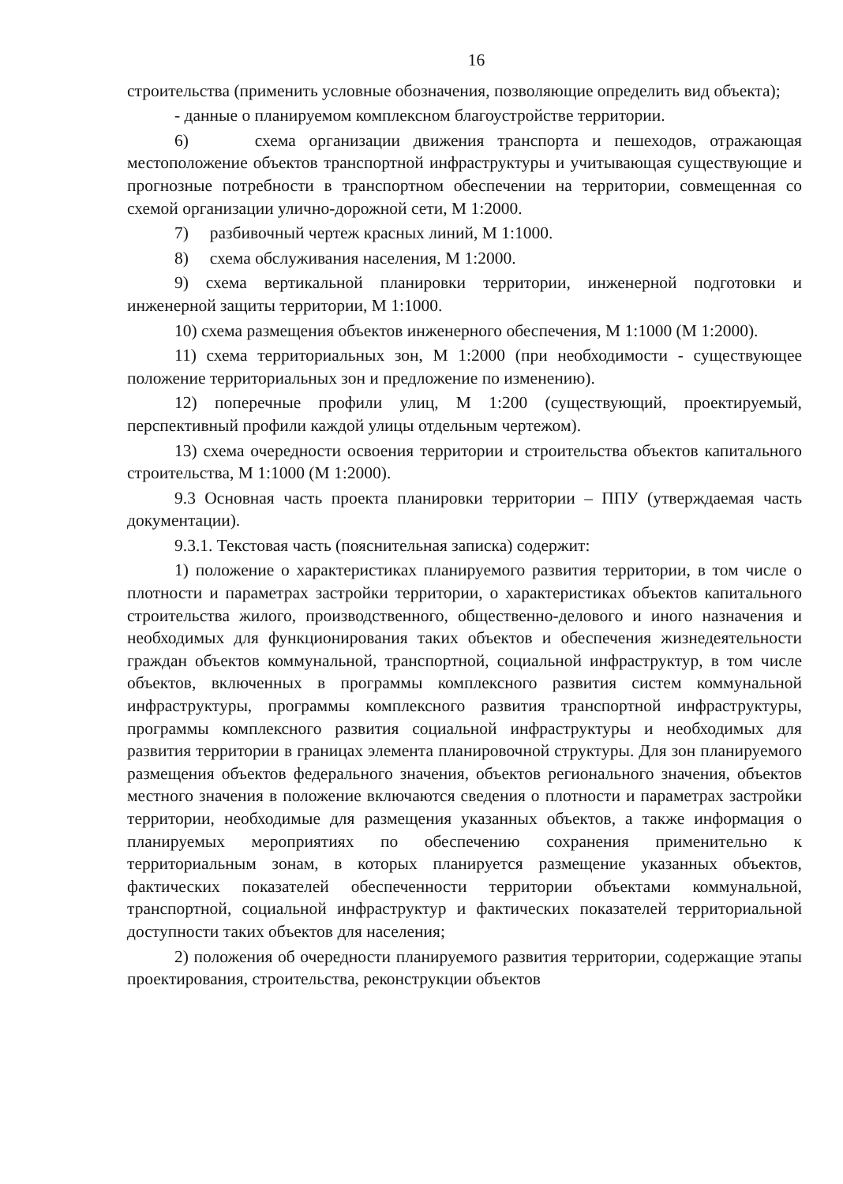16
строительства (применить условные обозначения, позволяющие определить вид объекта);
- данные о планируемом комплексном благоустройстве территории.
6) схема организации движения транспорта и пешеходов, отражающая местоположение объектов транспортной инфраструктуры и учитывающая существующие и прогнозные потребности в транспортном обеспечении на территории, совмещенная со схемой организации улично-дорожной сети, М 1:2000.
7) разбивочный чертеж красных линий, М 1:1000.
8) схема обслуживания населения, М 1:2000.
9) схема вертикальной планировки территории, инженерной подготовки и инженерной защиты территории, М 1:1000.
10) схема размещения объектов инженерного обеспечения, М 1:1000 (М 1:2000).
11) схема территориальных зон, М 1:2000 (при необходимости - существующее положение территориальных зон и предложение по изменению).
12) поперечные профили улиц, М 1:200 (существующий, проектируемый, перспективный профили каждой улицы отдельным чертежом).
13) схема очередности освоения территории и строительства объектов капитального строительства, М 1:1000 (М 1:2000).
9.3 Основная часть проекта планировки территории – ППУ (утверждаемая часть документации).
9.3.1. Текстовая часть (пояснительная записка) содержит:
1) положение о характеристиках планируемого развития территории, в том числе о плотности и параметрах застройки территории, о характеристиках объектов капитального строительства жилого, производственного, общественно-делового и иного назначения и необходимых для функционирования таких объектов и обеспечения жизнедеятельности граждан объектов коммунальной, транспортной, социальной инфраструктур, в том числе объектов, включенных в программы комплексного развития систем коммунальной инфраструктуры, программы комплексного развития транспортной инфраструктуры, программы комплексного развития социальной инфраструктуры и необходимых для развития территории в границах элемента планировочной структуры. Для зон планируемого размещения объектов федерального значения, объектов регионального значения, объектов местного значения в положение включаются сведения о плотности и параметрах застройки территории, необходимые для размещения указанных объектов, а также информация о планируемых мероприятиях по обеспечению сохранения применительно к территориальным зонам, в которых планируется размещение указанных объектов, фактических показателей обеспеченности территории объектами коммунальной, транспортной, социальной инфраструктур и фактических показателей территориальной доступности таких объектов для населения;
2) положения об очередности планируемого развития территории, содержащие этапы проектирования, строительства, реконструкции объектов